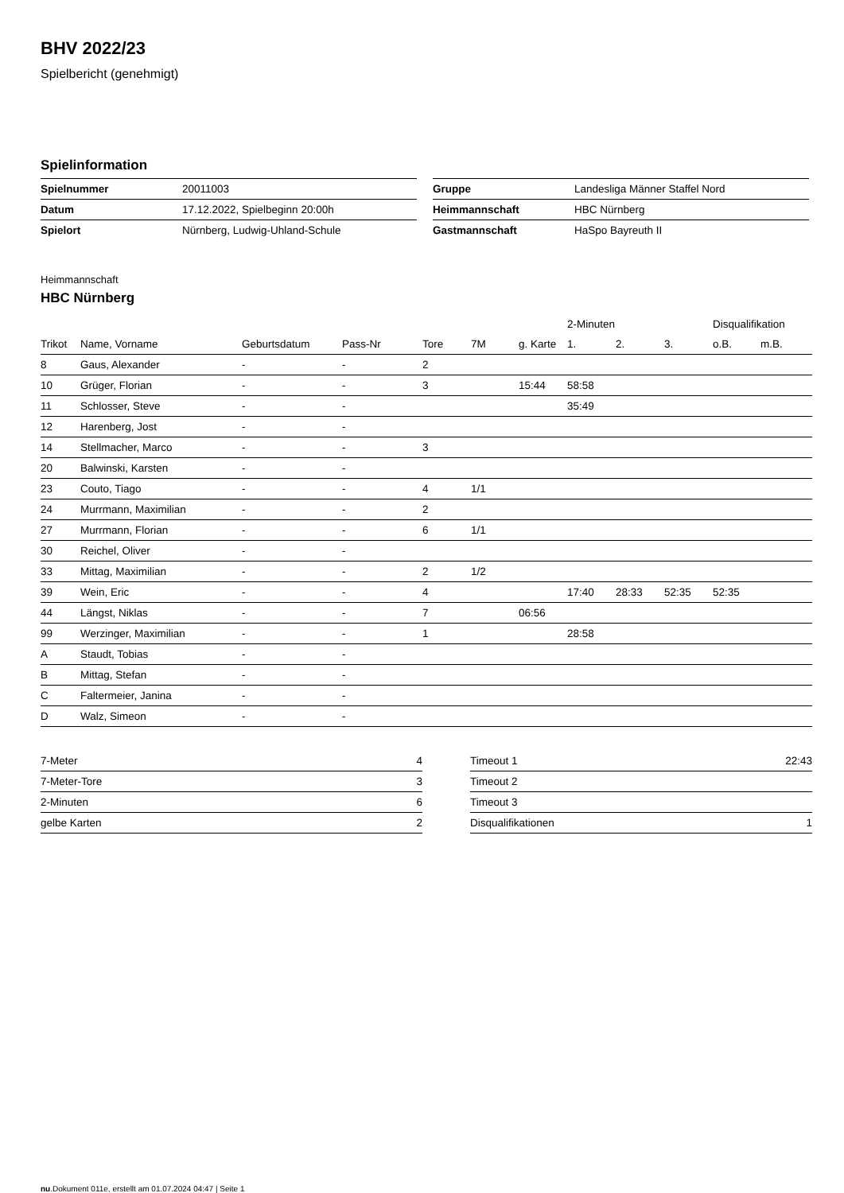BHV 2022/23
Spielbericht (genehmigt)
Spielinformation
| Spielnummer | 20011003 |
| Datum | 17.12.2022, Spielbeginn 20:00h |
| Spielort | Nürnberg, Ludwig-Uhland-Schule |
| Gruppe | Landesliga Männer Staffel Nord |
| Heimmannschaft | HBC Nürnberg |
| Gastmannschaft | HaSpo Bayreuth II |
Heimmannschaft
HBC Nürnberg
| | | | | | | | 2-Minuten | | | Disqualifikation | |
| --- | --- | --- | --- | --- | --- | --- | --- | --- | --- | --- | --- |
| Trikot | Name, Vorname | Geburtsdatum | Pass-Nr | Tore | 7M | g. Karte | 1. | 2. | 3. | o.B. | m.B. |
| 8 | Gaus, Alexander | - | - | 2 | | | | | | | |
| 10 | Grüger, Florian | - | - | 3 | | 15:44 | 58:58 | | | | |
| 11 | Schlosser, Steve | - | - | | | | 35:49 | | | | |
| 12 | Harenberg, Jost | - | - | | | | | | | | |
| 14 | Stellmacher, Marco | - | - | 3 | | | | | | | |
| 20 | Balwinski, Karsten | - | - | | | | | | | | |
| 23 | Couto, Tiago | - | - | 4 | 1/1 | | | | | | |
| 24 | Murrmann, Maximilian | - | - | 2 | | | | | | | |
| 27 | Murrmann, Florian | - | - | 6 | 1/1 | | | | | | |
| 30 | Reichel, Oliver | - | - | | | | | | | | |
| 33 | Mittag, Maximilian | - | - | 2 | 1/2 | | | | | | |
| 39 | Wein, Eric | - | - | 4 | | | 17:40 | 28:33 | 52:35 | 52:35 | |
| 44 | Längst, Niklas | - | - | 7 | | 06:56 | | | | | |
| 99 | Werzinger, Maximilian | - | - | 1 | | | 28:58 | | | | |
| A | Staudt, Tobias | - | - | | | | | | | | |
| B | Mittag, Stefan | - | - | | | | | | | | |
| C | Faltermeier, Janina | - | - | | | | | | | | |
| D | Walz, Simeon | - | - | | | | | | | | |
| 7-Meter | 4 |
| 7-Meter-Tore | 3 |
| 2-Minuten | 6 |
| gelbe Karten | 2 |
| Timeout 1 | 22:43 |
| Timeout 2 | |
| Timeout 3 | |
| Disqualifikationen | 1 |
nu.Dokument 011e, erstellt am 01.07.2024 04:47 | Seite 1